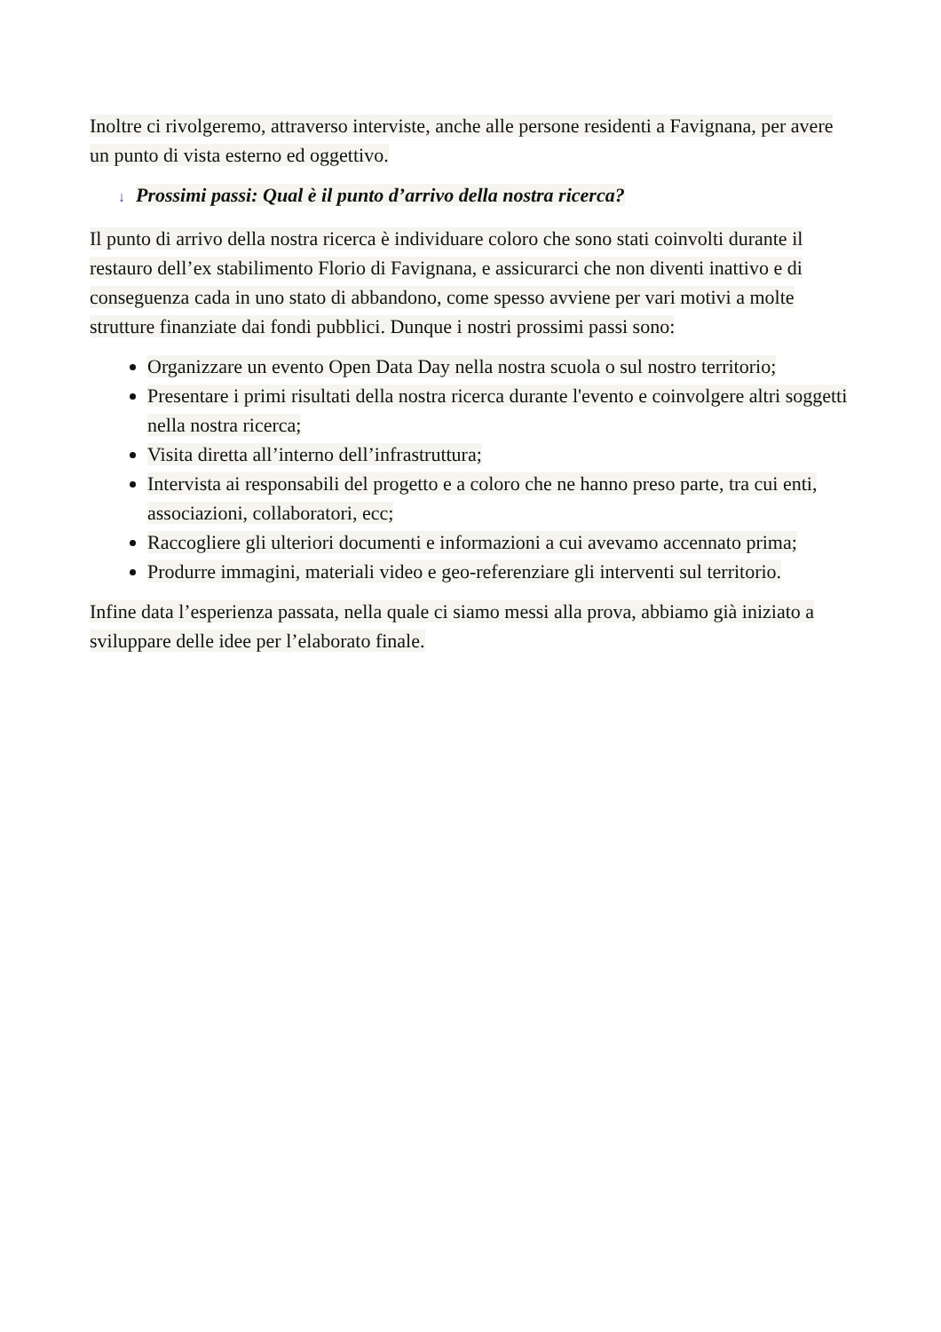Inoltre ci rivolgeremo, attraverso interviste, anche alle persone residenti a Favignana, per avere un punto di vista esterno ed oggettivo.
↓ Prossimi passi: Qual è il punto d’arrivo della nostra ricerca?
Il punto di arrivo della nostra ricerca è individuare coloro che sono stati coinvolti durante il restauro dell’ex stabilimento Florio di Favignana, e assicurarci che non diventi inattivo e di conseguenza cada in uno stato di abbandono, come spesso avviene per vari motivi a molte strutture finanziate dai fondi pubblici. Dunque i nostri prossimi passi sono:
Organizzare un evento Open Data Day nella nostra scuola o sul nostro territorio;
Presentare i primi risultati della nostra ricerca durante l'evento e coinvolgere altri soggetti nella nostra ricerca;
Visita diretta all’interno dell’infrastruttura;
Intervista ai responsabili del progetto e a coloro che ne hanno preso parte, tra cui enti, associazioni, collaboratori, ecc;
Raccogliere gli ulteriori documenti e informazioni a cui avevamo accennato prima;
Produrre immagini, materiali video e geo-referenziare gli interventi sul territorio.
Infine data l’esperienza passata, nella quale ci siamo messi alla prova, abbiamo già iniziato a sviluppare delle idee per l’elaborato finale.